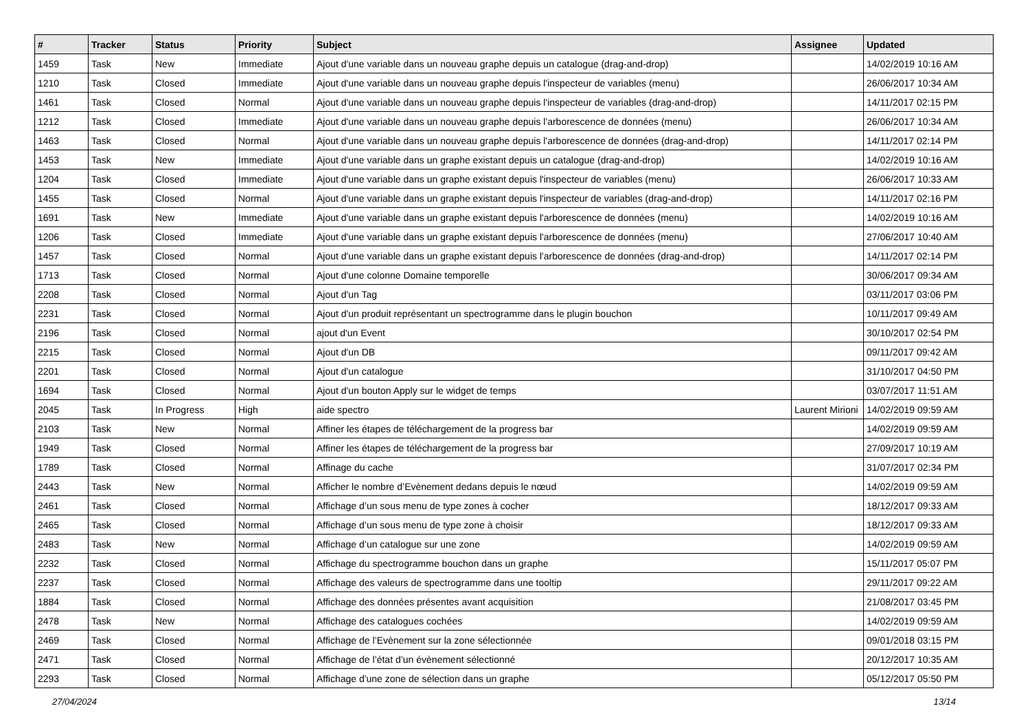| # | Tracker | Status | Priority | Subject | Assignee | Updated |
| --- | --- | --- | --- | --- | --- | --- |
| 1459 | Task | New | Immediate | Ajout d'une variable dans un nouveau graphe depuis un catalogue (drag-and-drop) | | 14/02/2019 10:16 AM |
| 1210 | Task | Closed | Immediate | Ajout d'une variable dans un nouveau graphe depuis l'inspecteur de variables (menu) | | 26/06/2017 10:34 AM |
| 1461 | Task | Closed | Normal | Ajout d'une variable dans un nouveau graphe depuis l'inspecteur de variables (drag-and-drop) | | 14/11/2017 02:15 PM |
| 1212 | Task | Closed | Immediate | Ajout d'une variable dans un nouveau graphe depuis l'arborescence de données (menu) | | 26/06/2017 10:34 AM |
| 1463 | Task | Closed | Normal | Ajout d'une variable dans un nouveau graphe depuis l'arborescence de données (drag-and-drop) | | 14/11/2017 02:14 PM |
| 1453 | Task | New | Immediate | Ajout d'une variable dans un graphe existant depuis un catalogue (drag-and-drop) | | 14/02/2019 10:16 AM |
| 1204 | Task | Closed | Immediate | Ajout d'une variable dans un graphe existant depuis l'inspecteur de variables (menu) | | 26/06/2017 10:33 AM |
| 1455 | Task | Closed | Normal | Ajout d'une variable dans un graphe existant depuis l'inspecteur de variables (drag-and-drop) | | 14/11/2017 02:16 PM |
| 1691 | Task | New | Immediate | Ajout d'une variable dans un graphe existant depuis l'arborescence de données (menu) | | 14/02/2019 10:16 AM |
| 1206 | Task | Closed | Immediate | Ajout d'une variable dans un graphe existant depuis l'arborescence de données (menu) | | 27/06/2017 10:40 AM |
| 1457 | Task | Closed | Normal | Ajout d'une variable dans un graphe existant depuis l'arborescence de données (drag-and-drop) | | 14/11/2017 02:14 PM |
| 1713 | Task | Closed | Normal | Ajout d'une colonne Domaine temporelle | | 30/06/2017 09:34 AM |
| 2208 | Task | Closed | Normal | Ajout d'un Tag | | 03/11/2017 03:06 PM |
| 2231 | Task | Closed | Normal | Ajout d'un produit représentant un spectrogramme dans le plugin bouchon | | 10/11/2017 09:49 AM |
| 2196 | Task | Closed | Normal | ajout d'un Event | | 30/10/2017 02:54 PM |
| 2215 | Task | Closed | Normal | Ajout d'un DB | | 09/11/2017 09:42 AM |
| 2201 | Task | Closed | Normal | Ajout d'un catalogue | | 31/10/2017 04:50 PM |
| 1694 | Task | Closed | Normal | Ajout d'un bouton Apply sur le widget de temps | | 03/07/2017 11:51 AM |
| 2045 | Task | In Progress | High | aide spectro | Laurent Mirioni | 14/02/2019 09:59 AM |
| 2103 | Task | New | Normal | Affiner les étapes de téléchargement de la progress bar | | 14/02/2019 09:59 AM |
| 1949 | Task | Closed | Normal | Affiner les étapes de téléchargement de la progress bar | | 27/09/2017 10:19 AM |
| 1789 | Task | Closed | Normal | Affinage du cache | | 31/07/2017 02:34 PM |
| 2443 | Task | New | Normal | Afficher le nombre d’Evènement dedans depuis le nœud | | 14/02/2019 09:59 AM |
| 2461 | Task | Closed | Normal | Affichage d’un sous menu de type zones à cocher | | 18/12/2017 09:33 AM |
| 2465 | Task | Closed | Normal | Affichage d’un sous menu de type zone à choisir | | 18/12/2017 09:33 AM |
| 2483 | Task | New | Normal | Affichage d’un catalogue sur une zone | | 14/02/2019 09:59 AM |
| 2232 | Task | Closed | Normal | Affichage du spectrogramme bouchon dans un graphe | | 15/11/2017 05:07 PM |
| 2237 | Task | Closed | Normal | Affichage des valeurs de spectrogramme dans une tooltip | | 29/11/2017 09:22 AM |
| 1884 | Task | Closed | Normal | Affichage des données présentes avant acquisition | | 21/08/2017 03:45 PM |
| 2478 | Task | New | Normal | Affichage des catalogues cochées | | 14/02/2019 09:59 AM |
| 2469 | Task | Closed | Normal | Affichage de l’Evènement sur la zone sélectionnée | | 09/01/2018 03:15 PM |
| 2471 | Task | Closed | Normal | Affichage de l’état d’un évènement sélectionné | | 20/12/2017 10:35 AM |
| 2293 | Task | Closed | Normal | Affichage d'une zone de sélection dans un graphe | | 05/12/2017 05:50 PM |
27/04/2024 13/14